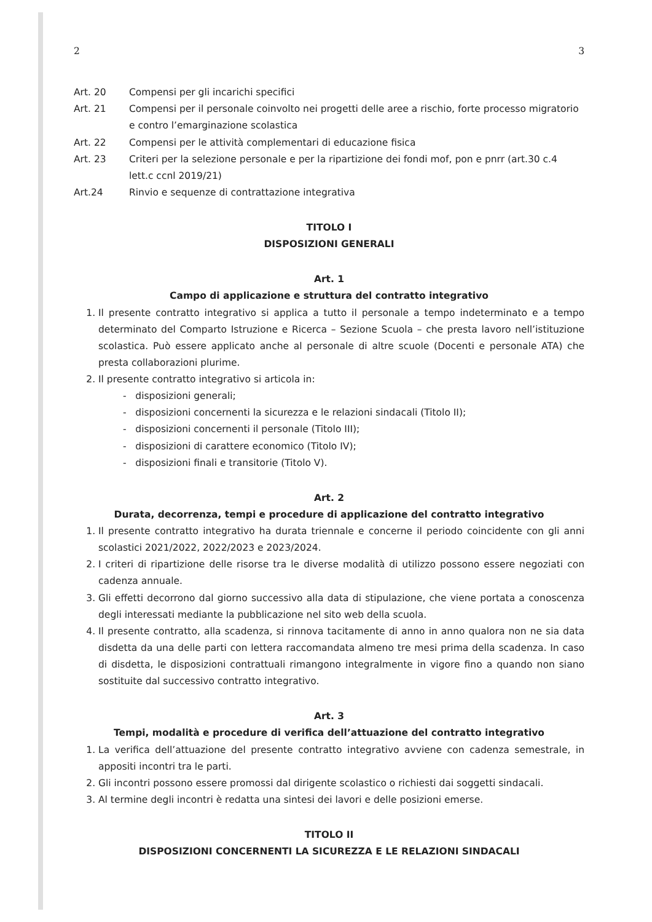2 3
Art. 20 Compensi per gli incarichi specifici
Art. 21 Compensi per il personale coinvolto nei progetti delle aree a rischio, forte processo migratorio e contro l’emarginazione scolastica
Art. 22 Compensi per le attività complementari di educazione fisica
Art. 23 Criteri per la selezione personale e per la ripartizione dei fondi mof, pon e pnrr (art.30 c.4 lett.c ccnl 2019/21)
Art.24 Rinvio e sequenze di contrattazione integrativa
TITOLO I
DISPOSIZIONI GENERALI
Art. 1
Campo di applicazione e struttura del contratto integrativo
1. Il presente contratto integrativo si applica a tutto il personale a tempo indeterminato e a tempo determinato del Comparto Istruzione e Ricerca – Sezione Scuola – che presta lavoro nell’istituzione scolastica. Può essere applicato anche al personale di altre scuole (Docenti e personale ATA) che presta collaborazioni plurime.
2. Il presente contratto integrativo si articola in:
- disposizioni generali;
- disposizioni concernenti la sicurezza e le relazioni sindacali (Titolo II);
- disposizioni concernenti il personale (Titolo III);
- disposizioni di carattere economico (Titolo IV);
- disposizioni finali e transitorie (Titolo V).
Art. 2
Durata, decorrenza, tempi e procedure di applicazione del contratto integrativo
1. Il presente contratto integrativo ha durata triennale e concerne il periodo coincidente con gli anni scolastici 2021/2022, 2022/2023 e 2023/2024.
2. I criteri di ripartizione delle risorse tra le diverse modalità di utilizzo possono essere negoziati con cadenza annuale.
3. Gli effetti decorrono dal giorno successivo alla data di stipulazione, che viene portata a conoscenza degli interessati mediante la pubblicazione nel sito web della scuola.
4. Il presente contratto, alla scadenza, si rinnova tacitamente di anno in anno qualora non ne sia data disdetta da una delle parti con lettera raccomandata almeno tre mesi prima della scadenza. In caso di disdetta, le disposizioni contrattuali rimangono integralmente in vigore fino a quando non siano sostituite dal successivo contratto integrativo.
Art. 3
Tempi, modalità e procedure di verifica dell’attuazione del contratto integrativo
1. La verifica dell’attuazione del presente contratto integrativo avviene con cadenza semestrale, in appositi incontri tra le parti.
2. Gli incontri possono essere promossi dal dirigente scolastico o richiesti dai soggetti sindacali.
3. Al termine degli incontri è redatta una sintesi dei lavori e delle posizioni emerse.
TITOLO II
DISPOSIZIONI CONCERNENTI LA SICUREZZA E LE RELAZIONI SINDACALI